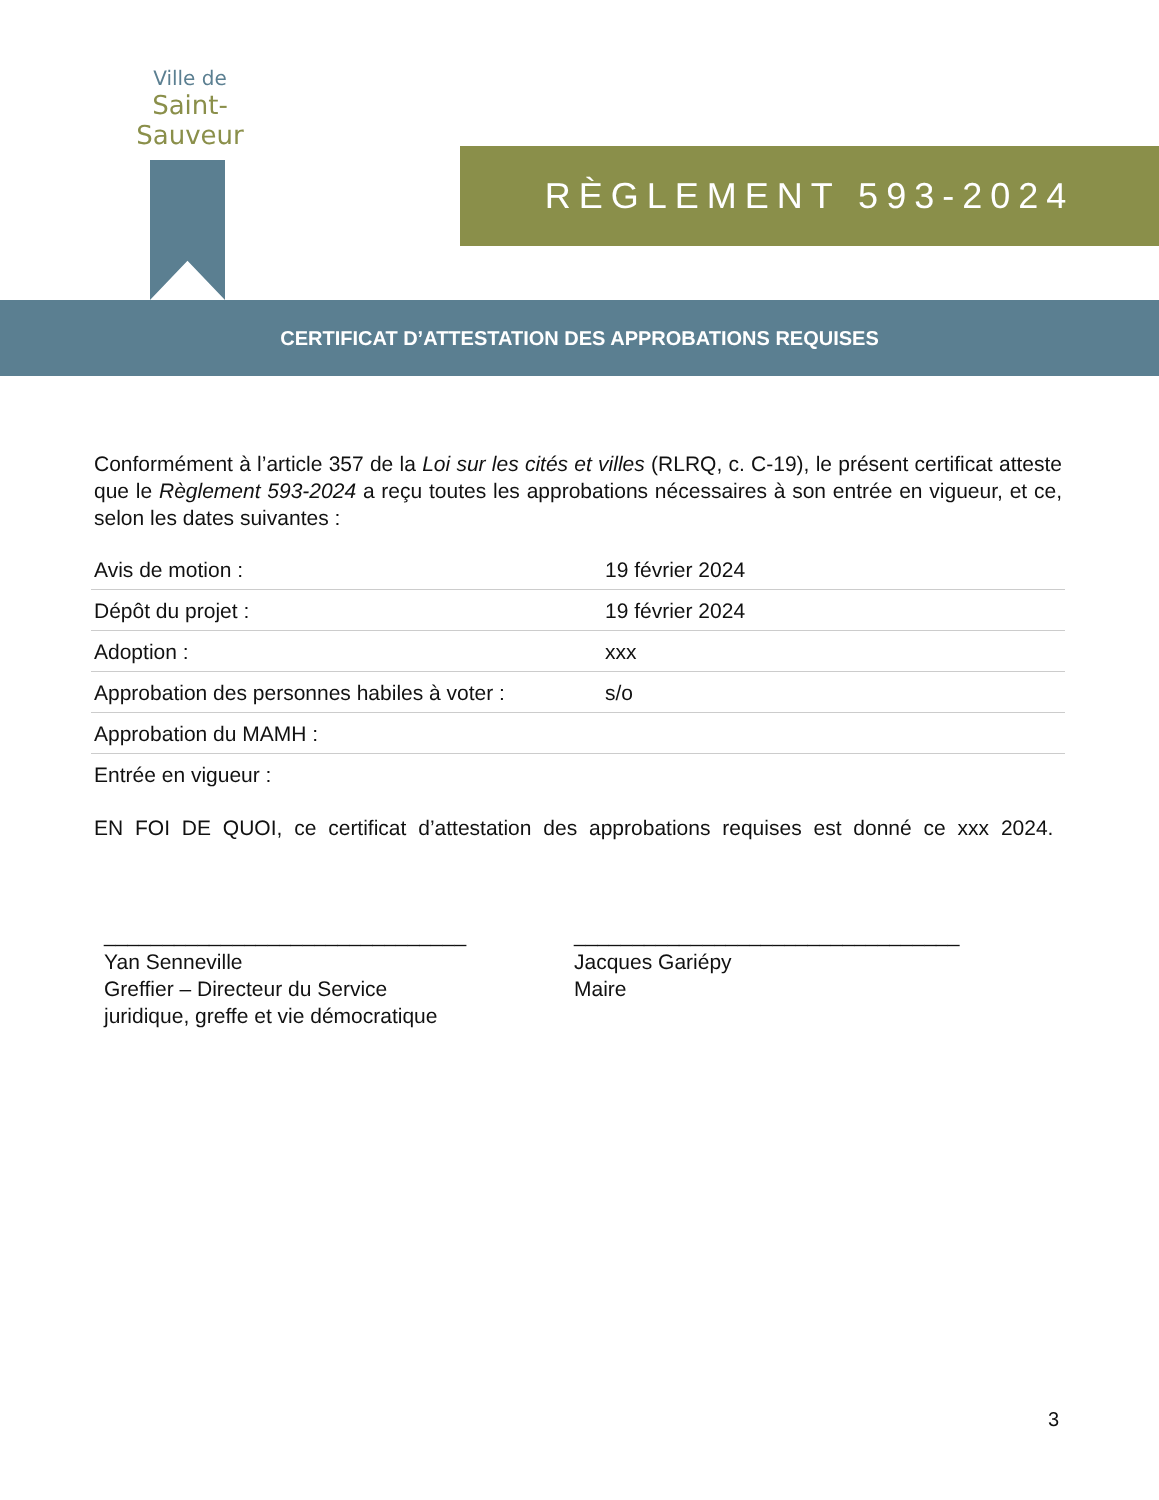Ville de
Saint-Sauveur
RÈGLEMENT 593-2024
CERTIFICAT D’ATTESTATION DES APPROBATIONS REQUISES
Conformément à l’article 357 de la Loi sur les cités et villes (RLRQ, c. C-19), le présent certificat atteste que le Règlement 593-2024 a reçu toutes les approbations nécessaires à son entrée en vigueur, et ce, selon les dates suivantes :
| Avis de motion : | 19 février 2024 |
| Dépôt du projet : | 19 février 2024 |
| Adoption : | xxx |
| Approbation des personnes habiles à voter : | s/o |
| Approbation du MAMH : | |
| Entrée en vigueur : | |
EN FOI DE QUOI, ce certificat d’attestation des approbations requises est donné ce xxx 2024.
_______________________________
Yan Senneville
Greffier – Directeur du Service
juridique, greffe et vie démocratique
_________________________________
Jacques Gariépy
Maire
3